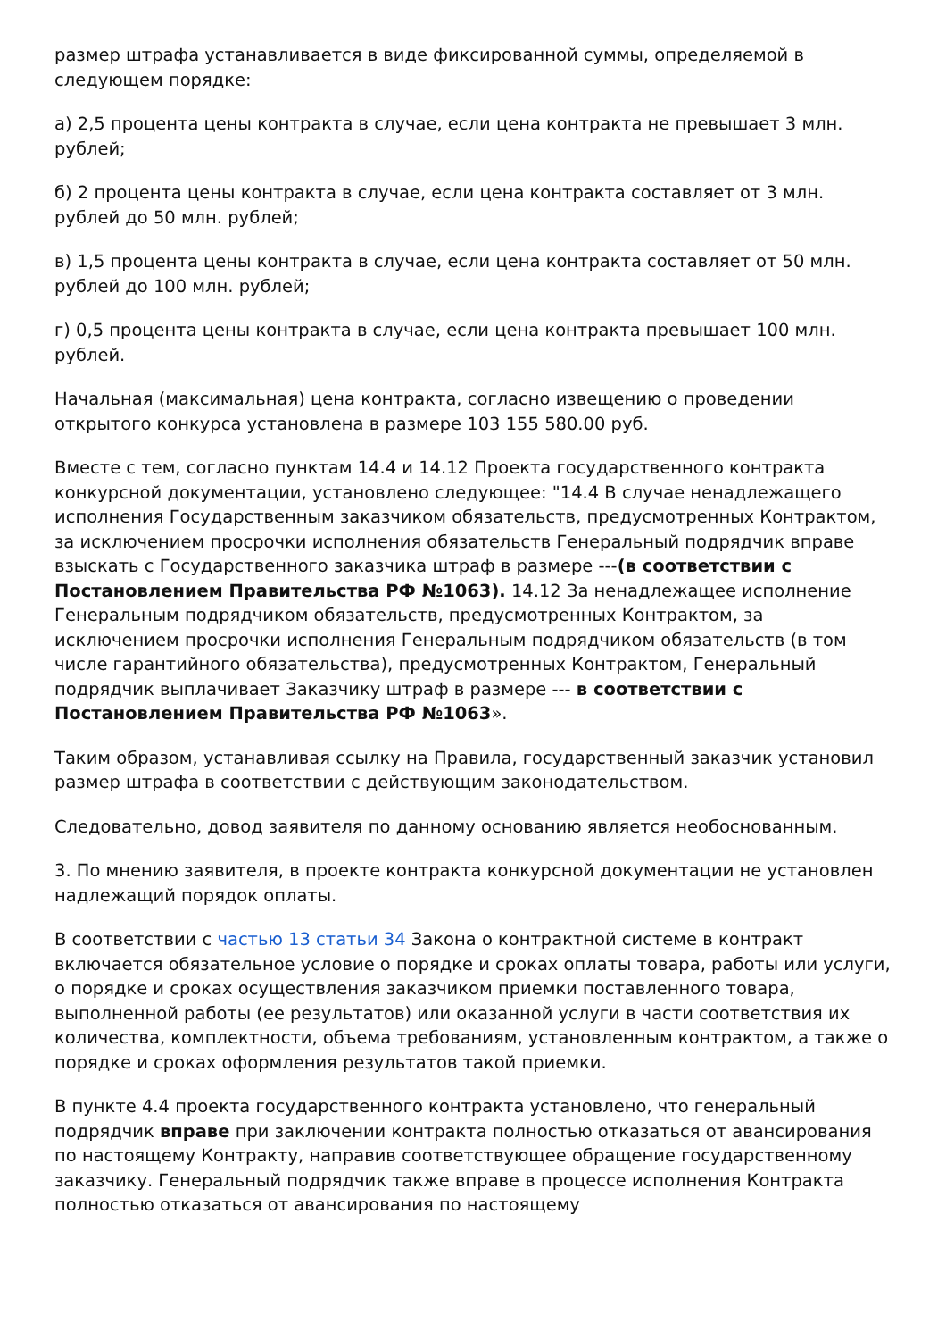размер штрафа устанавливается в виде фиксированной суммы, определяемой в следующем порядке:
а) 2,5 процента цены контракта в случае, если цена контракта не превышает 3 млн. рублей;
б) 2 процента цены контракта в случае, если цена контракта составляет от 3 млн. рублей до 50 млн. рублей;
в) 1,5 процента цены контракта в случае, если цена контракта составляет от 50 млн. рублей до 100 млн. рублей;
г) 0,5 процента цены контракта в случае, если цена контракта превышает 100 млн. рублей.
Начальная (максимальная) цена контракта, согласно извещению о проведении открытого конкурса установлена в размере 103 155 580.00 руб.
Вместе с тем, согласно пунктам 14.4 и 14.12 Проекта государственного контракта конкурсной документации, установлено следующее: "14.4 В случае ненадлежащего исполнения Государственным заказчиком обязательств, предусмотренных Контрактом, за исключением просрочки исполнения обязательств Генеральный подрядчик вправе взыскать с Государственного заказчика штраф в размере ---(в соответствии с Постановлением Правительства РФ №1063). 14.12 За ненадлежащее исполнение Генеральным подрядчиком обязательств, предусмотренных Контрактом, за исключением просрочки исполнения Генеральным подрядчиком обязательств (в том числе гарантийного обязательства), предусмотренных Контрактом, Генеральный подрядчик выплачивает Заказчику штраф в размере --- в соответствии с Постановлением Правительства РФ №1063».
Таким образом, устанавливая ссылку на Правила, государственный заказчик установил размер штрафа в соответствии с действующим законодательством.
Следовательно, довод заявителя по данному основанию является необоснованным.
3. По мнению заявителя, в проекте контракта конкурсной документации не установлен надлежащий порядок оплаты.
В соответствии с частью 13 статьи 34 Закона о контрактной системе в контракт включается обязательное условие о порядке и сроках оплаты товара, работы или услуги, о порядке и сроках осуществления заказчиком приемки поставленного товара, выполненной работы (ее результатов) или оказанной услуги в части соответствия их количества, комплектности, объема требованиям, установленным контрактом, а также о порядке и сроках оформления результатов такой приемки.
В пункте 4.4 проекта государственного контракта установлено, что генеральный подрядчик вправе при заключении контракта полностью отказаться от авансирования по настоящему Контракту, направив соответствующее обращение государственному заказчику. Генеральный подрядчик также вправе в процессе исполнения Контракта полностью отказаться от авансирования по настоящему